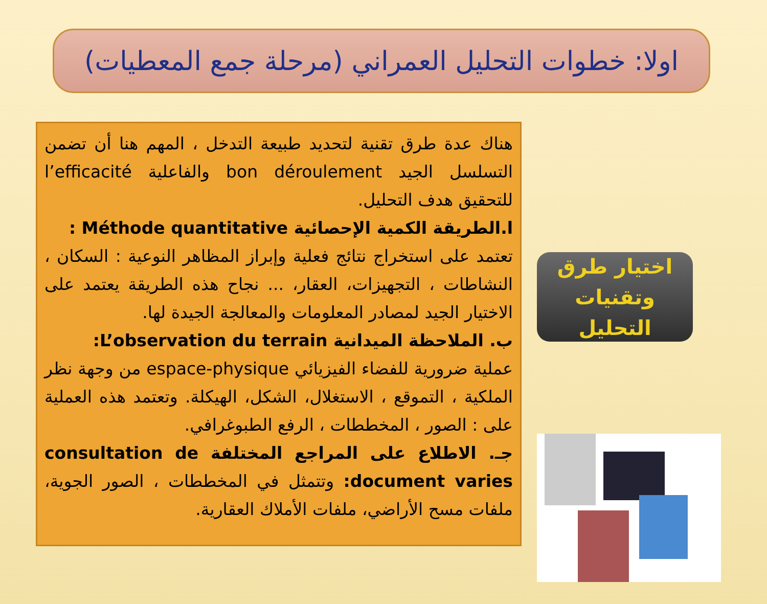اولا: خطوات التحليل العمراني (مرحلة جمع المعطيات)
هناك عدة طرق تقنية لتحديد طبيعة التدخل ، المهم هنا أن تضمن التسلسل الجيد bon déroulement والفاعلية l’efficacité للتحقيق هدف التحليل.
ا.الطريقة الكمية الإحصائية Méthode quantitative :
تعتمد على استخراج نتائج فعلية وإبراز المظاهر النوعية : السكان ، النشاطات ، التجهيزات، العقار، ... نجاح هذه الطريقة يعتمد على الاختيار الجيد لمصادر المعلومات والمعالجة الجيدة لها.
ب. الملاحظة الميدانية L’observation du terrain:
عملية ضرورية للفضاء الفيزيائي espace-physique من وجهة نظر الملكية ، التموقع ، الاستغلال، الشكل، الهيكلة. وتعتمد هذه العملية على : الصور ، المخططات ، الرفع الطبوغرافي.
جـ. الاطلاع على المراجع المختلفة consultation de document varies: وتتمثل في المخططات ، الصور الجوية، ملفات مسح الأراضي، ملفات الأملاك العقارية.
اختيار طرق
وتقنيات التحليل